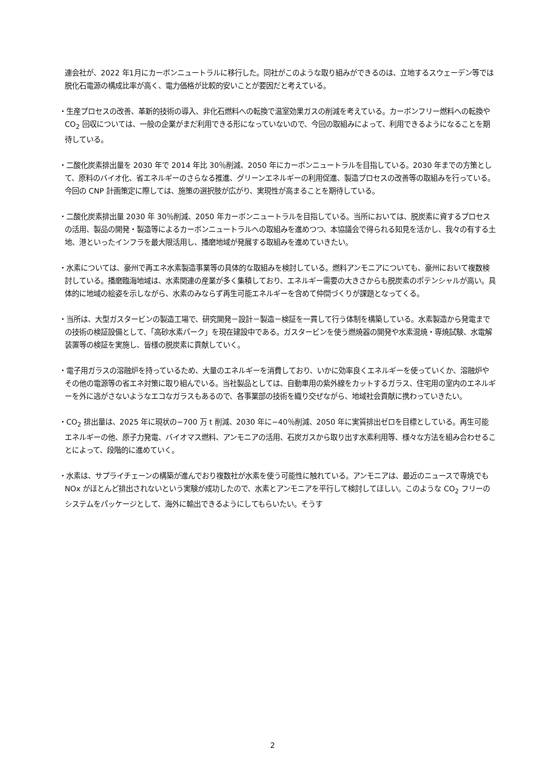連会社が、2022 年1月にカーボンニュートラルに移行した。同社がこのような取り組みができるのは、立地するスウェーデン等では脱化石電源の構成比率が高く、電力価格が比較的安いことが要因だと考えている。
・生産プロセスの改善、革新的技術の導入、非化石燃料への転換で温室効果ガスの削減を考えている。カーボンフリー燃料への転換や CO<sub>2</sub> 回収については、一般の企業がまだ利用できる形になっていないので、今回の取組みによって、利用できるようになることを期待している。
・二酸化炭素排出量を 2030 年で 2014 年比 30％削減、2050 年にカーボンニュートラルを目指している。2030 年までの方策として、原料のバイオ化、省エネルギーのさらなる推進、グリーンエネルギーの利用促進、製造プロセスの改善等の取組みを行っている。今回の CNP 計画策定に際しては、施策の選択肢が広がり、実現性が高まることを期待している。
・二酸化炭素排出量 2030 年 30％削減、2050 年カーボンニュートラルを目指している。当所においては、脱炭素に資するプロセスの活用、製品の開発・製造等によるカーボンニュートラルへの取組みを進めつつ、本協議会で得られる知見を活かし、我々の有する土地、港といったインフラを最大限活用し、播磨地域が発展する取組みを進めていきたい。
・水素については、豪州で再エネ水素製造事業等の具体的な取組みを検討している。燃料アンモニアについても、豪州において複数検討している。播磨臨海地域は、水素関連の産業が多く集積しており、エネルギー需要の大きさからも脱炭素のポテンシャルが高い。具体的に地域の絵姿を示しながら、水素のみならず再生可能エネルギーを含めて仲間づくりが課題となってくる。
・当所は、大型ガスタービンの製造工場で、研究開発－設計－製造－検証を一貫して行う体制を構築している。水素製造から発電までの技術の検証設備として、「高砂水素パーク」を現在建設中である。ガスタービンを使う燃焼器の開発や水素混焼・専焼試験、水電解装置等の検証を実施し、皆様の脱炭素に貢献していく。
・電子用ガラスの溶融炉を持っているため、大量のエネルギーを消費しており、いかに効率良くエネルギーを使っていくか、溶融炉やその他の電源等の省エネ対策に取り組んでいる。当社製品としては、自動車用の紫外線をカットするガラス、住宅用の室内のエネルギーを外に逃がさないようなエコなガラスもあるので、各事業部の技術を織り交ぜながら、地域社会貢献に携わっていきたい。
・CO<sub>2</sub> 排出量は、2025 年に現状の−700 万 t 削減、2030 年に−40％削減、2050 年に実質排出ゼロを目標としている。再生可能エネルギーの他、原子力発電、バイオマス燃料、アンモニアの活用、石炭ガスから取り出す水素利用等、様々な方法を組み合わせることによって、段階的に進めていく。
・水素は、サプライチェーンの構築が進んでおり複数社が水素を使う可能性に触れている。アンモニアは、最近のニュースで専焼でも NOx がほとんど排出されないという実験が成功したので、水素とアンモニアを平行して検討してほしい。このような CO<sub>2</sub> フリーのシステムをパッケージとして、海外に輸出できるようにしてもらいたい。そうす
2